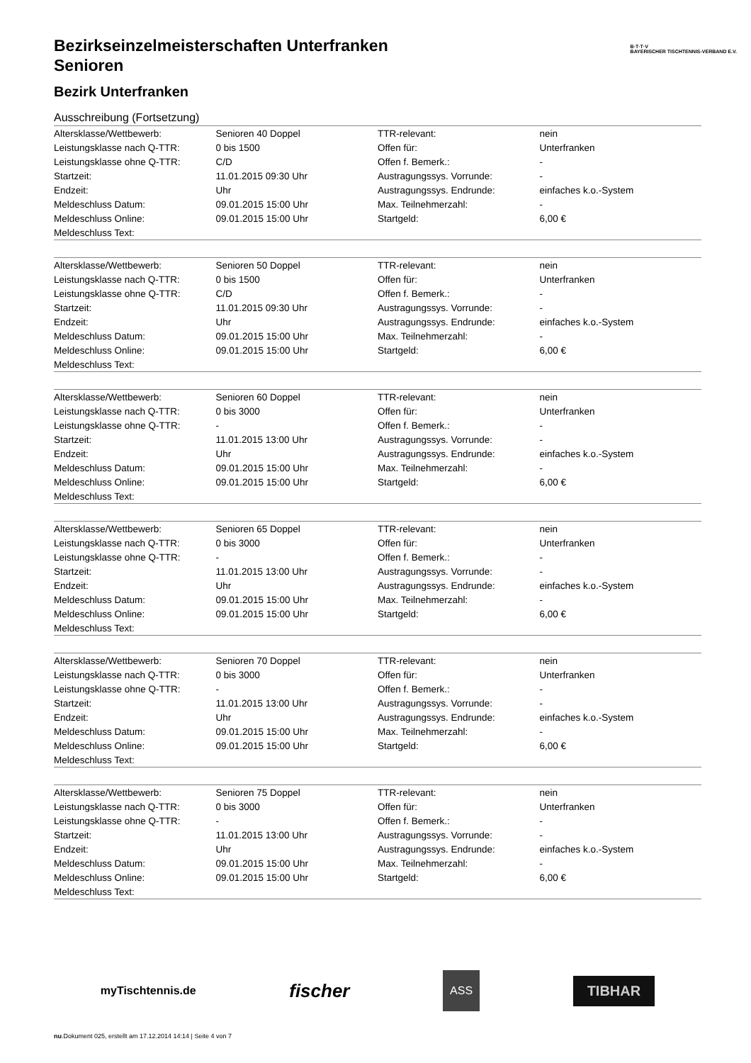B·T·T·V
BAYERISCHER TISCHTENNIS-VERBAND E.V.
Bezirkseinzelmeisterschaften Unterfranken
Senioren
Bezirk Unterfranken
Ausschreibung (Fortsetzung)
| Altersklasse/Wettbewerb: | Senioren 40 Doppel | TTR-relevant: | nein |
| Leistungsklasse nach Q-TTR: | 0 bis 1500 | Offen für: | Unterfranken |
| Leistungsklasse ohne Q-TTR: | C/D | Offen f. Bemerk.: | - |
| Startzeit: | 11.01.2015 09:30 Uhr | Austragungssys. Vorrunde: | - |
| Endzeit: | Uhr | Austragungssys. Endrunde: | einfaches k.o.-System |
| Meldeschluss Datum: | 09.01.2015 15:00 Uhr | Max. Teilnehmerzahl: | - |
| Meldeschluss Online: | 09.01.2015 15:00 Uhr | Startgeld: | 6,00 € |
| Meldeschluss Text: | | | |
| Altersklasse/Wettbewerb: | Senioren 50 Doppel | TTR-relevant: | nein |
| Leistungsklasse nach Q-TTR: | 0 bis 1500 | Offen für: | Unterfranken |
| Leistungsklasse ohne Q-TTR: | C/D | Offen f. Bemerk.: | - |
| Startzeit: | 11.01.2015 09:30 Uhr | Austragungssys. Vorrunde: | - |
| Endzeit: | Uhr | Austragungssys. Endrunde: | einfaches k.o.-System |
| Meldeschluss Datum: | 09.01.2015 15:00 Uhr | Max. Teilnehmerzahl: | - |
| Meldeschluss Online: | 09.01.2015 15:00 Uhr | Startgeld: | 6,00 € |
| Meldeschluss Text: | | | |
| Altersklasse/Wettbewerb: | Senioren 60 Doppel | TTR-relevant: | nein |
| Leistungsklasse nach Q-TTR: | 0 bis 3000 | Offen für: | Unterfranken |
| Leistungsklasse ohne Q-TTR: | - | Offen f. Bemerk.: | - |
| Startzeit: | 11.01.2015 13:00 Uhr | Austragungssys. Vorrunde: | - |
| Endzeit: | Uhr | Austragungssys. Endrunde: | einfaches k.o.-System |
| Meldeschluss Datum: | 09.01.2015 15:00 Uhr | Max. Teilnehmerzahl: | - |
| Meldeschluss Online: | 09.01.2015 15:00 Uhr | Startgeld: | 6,00 € |
| Meldeschluss Text: | | | |
| Altersklasse/Wettbewerb: | Senioren 65 Doppel | TTR-relevant: | nein |
| Leistungsklasse nach Q-TTR: | 0 bis 3000 | Offen für: | Unterfranken |
| Leistungsklasse ohne Q-TTR: | - | Offen f. Bemerk.: | - |
| Startzeit: | 11.01.2015 13:00 Uhr | Austragungssys. Vorrunde: | - |
| Endzeit: | Uhr | Austragungssys. Endrunde: | einfaches k.o.-System |
| Meldeschluss Datum: | 09.01.2015 15:00 Uhr | Max. Teilnehmerzahl: | - |
| Meldeschluss Online: | 09.01.2015 15:00 Uhr | Startgeld: | 6,00 € |
| Meldeschluss Text: | | | |
| Altersklasse/Wettbewerb: | Senioren 70 Doppel | TTR-relevant: | nein |
| Leistungsklasse nach Q-TTR: | 0 bis 3000 | Offen für: | Unterfranken |
| Leistungsklasse ohne Q-TTR: | - | Offen f. Bemerk.: | - |
| Startzeit: | 11.01.2015 13:00 Uhr | Austragungssys. Vorrunde: | - |
| Endzeit: | Uhr | Austragungssys. Endrunde: | einfaches k.o.-System |
| Meldeschluss Datum: | 09.01.2015 15:00 Uhr | Max. Teilnehmerzahl: | - |
| Meldeschluss Online: | 09.01.2015 15:00 Uhr | Startgeld: | 6,00 € |
| Meldeschluss Text: | | | |
| Altersklasse/Wettbewerb: | Senioren 75 Doppel | TTR-relevant: | nein |
| Leistungsklasse nach Q-TTR: | 0 bis 3000 | Offen für: | Unterfranken |
| Leistungsklasse ohne Q-TTR: | - | Offen f. Bemerk.: | - |
| Startzeit: | 11.01.2015 13:00 Uhr | Austragungssys. Vorrunde: | - |
| Endzeit: | Uhr | Austragungssys. Endrunde: | einfaches k.o.-System |
| Meldeschluss Datum: | 09.01.2015 15:00 Uhr | Max. Teilnehmerzahl: | - |
| Meldeschluss Online: | 09.01.2015 15:00 Uhr | Startgeld: | 6,00 € |
| Meldeschluss Text: | | | |
myTischtennis.de fischer ASS TIBHAR
nu.Dokument 025, erstellt am 17.12.2014 14:14 | Seite 4 von 7